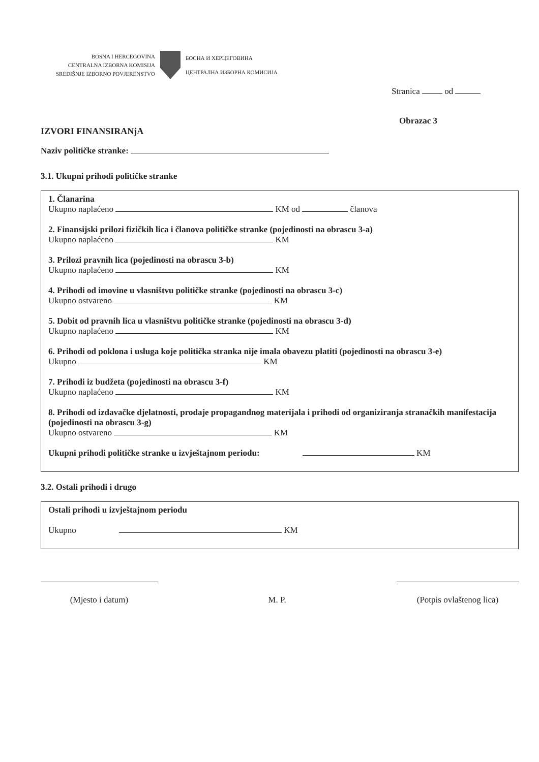BOSNA I HERCEGOVINA
CENTRALNA IZBORNA KOMISIJA
SREDIŠNJE IZBORNO POVJERENSTVO
БОСНА И ХЕРЦЕГОВИНА
ЦЕНТРАЛНА ИЗБОРНА КОМИСИЈА
Stranica od
Obrazac 3
IZVORI FINANSIRANjA
Naziv političke stranke:
3.1. Ukupni prihodi političke stranke
1. Članarina
Ukupno naplaćeno KM od članova
2. Finansijski prilozi fizičkih lica i članova političke stranke (pojedinosti na obrascu 3-a)
Ukupno naplaćeno KM
3. Prilozi pravnih lica (pojedinosti na obrascu 3-b)
Ukupno naplaćeno KM
4. Prihodi od imovine u vlasništvu političke stranke (pojedinosti na obrascu 3-c)
Ukupno ostvareno KM
5. Dobit od pravnih lica u vlasništvu političke stranke (pojedinosti na obrascu 3-d)
Ukupno naplaćeno KM
6. Prihodi od poklona i usluga koje politička stranka nije imala obavezu platiti (pojedinosti na obrascu 3-e)
Ukupno KM
7. Prihodi iz budžeta (pojedinosti na obrascu 3-f)
Ukupno naplaćeno KM
8. Prihodi od izdavačke djelatnosti, prodaje propagandnog materijala i prihodi od organiziranja stranačkih manifestacija (pojedinosti na obrascu 3-g)
Ukupno ostvareno KM
Ukupni prihodi političke stranke u izvještajnom periodu: KM
3.2. Ostali prihodi i drugo
Ostali prihodi u izvještajnom periodu
Ukupno KM
(Mjesto i datum)
M. P.
(Potpis ovlaštenog lica)